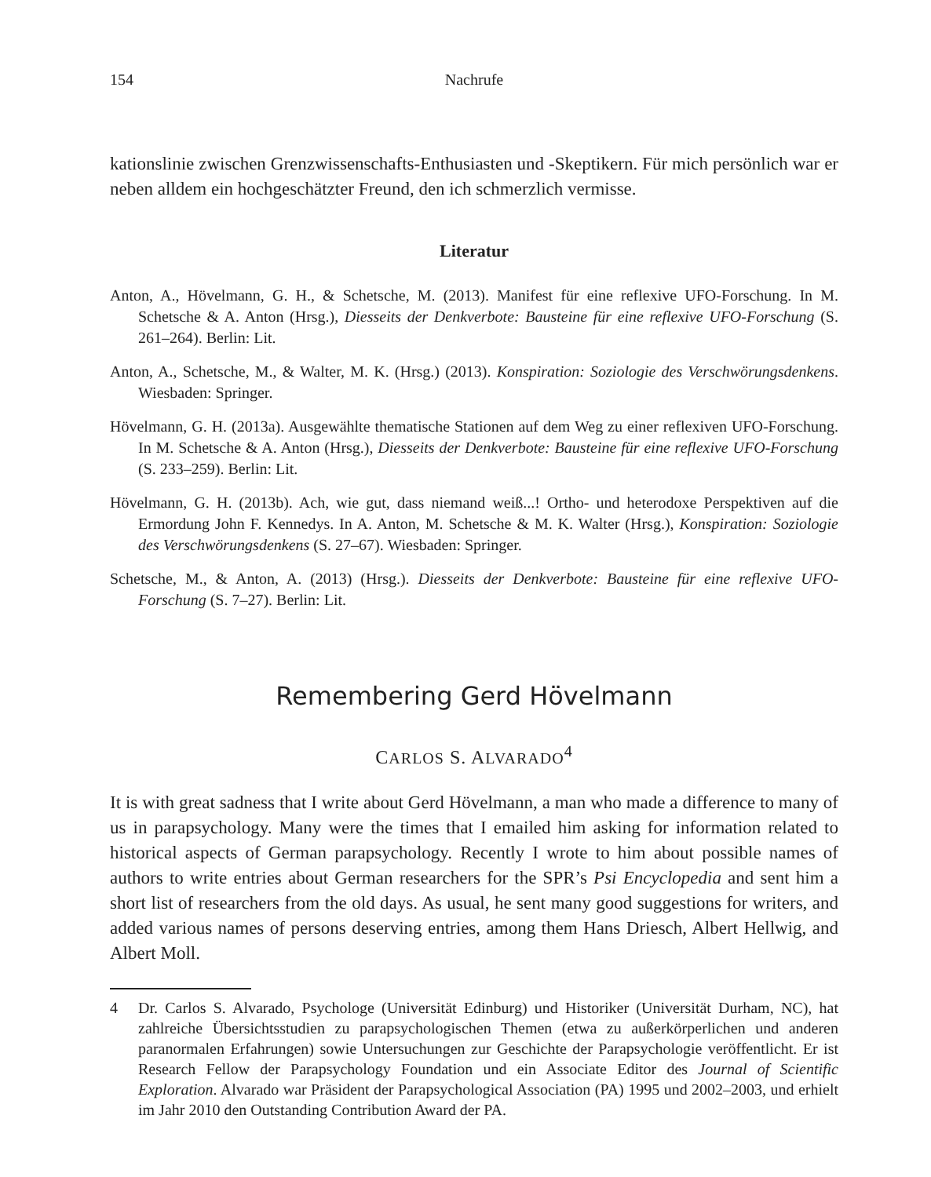154 Nachrufe
kationslinie zwischen Grenzwissenschafts-Enthusiasten und -Skeptikern. Für mich persönlich war er neben alldem ein hochgeschätzter Freund, den ich schmerzlich vermisse.
Literatur
Anton, A., Hövelmann, G. H., & Schetsche, M. (2013). Manifest für eine reflexive UFO-Forschung. In M. Schetsche & A. Anton (Hrsg.), Diesseits der Denkverbote: Bausteine für eine reflexive UFO-Forschung (S. 261–264). Berlin: Lit.
Anton, A., Schetsche, M., & Walter, M. K. (Hrsg.) (2013). Konspiration: Soziologie des Verschwörungs­denkens. Wiesbaden: Springer.
Hövelmann, G. H. (2013a). Ausgewählte thematische Stationen auf dem Weg zu einer reflexiven UFO-Forschung. In M. Schetsche & A. Anton (Hrsg.), Diesseits der Denkverbote: Bausteine für eine reflexive UFO-Forschung (S. 233–259). Berlin: Lit.
Hövelmann, G. H. (2013b). Ach, wie gut, dass niemand weiß...! Ortho- und heterodoxe Perspektiven auf die Ermordung John F. Kennedys. In A. Anton, M. Schetsche & M. K. Walter (Hrsg.), Konspiration: Soziologie des Verschwörungsdenkens (S. 27–67). Wiesbaden: Springer.
Schetsche, M., & Anton, A. (2013) (Hrsg.). Diesseits der Denkverbote: Bausteine für eine reflexive UFO-Forschung (S. 7–27). Berlin: Lit.
Remembering Gerd Hövelmann
CARLOS S. ALVARADO<sup>4</sup>
It is with great sadness that I write about Gerd Hövelmann, a man who made a difference to many of us in parapsychology. Many were the times that I emailed him asking for information related to historical aspects of German parapsychology. Recently I wrote to him about possible names of authors to write entries about German researchers for the SPR’s Psi Encyclopedia and sent him a short list of researchers from the old days. As usual, he sent many good suggestions for writers, and added various names of persons deserving entries, among them Hans Driesch, Albert Hellwig, and Albert Moll.
4 Dr. Carlos S. Alvarado, Psychologe (Universität Edinburg) und Historiker (Universität Durham, NC), hat zahlreiche Übersichtsstudien zu parapsychologischen Themen (etwa zu außerkörperlichen und anderen paranormalen Erfahrungen) sowie Untersuchungen zur Geschichte der Parapsychologie veröffentlicht. Er ist Research Fellow der Parapsychology Foundation und ein Associate Editor des Journal of Scientific Exploration. Alvarado war Präsident der Parapsychological Association (PA) 1995 und 2002–2003, und erhielt im Jahr 2010 den Outstanding Contribution Award der PA.